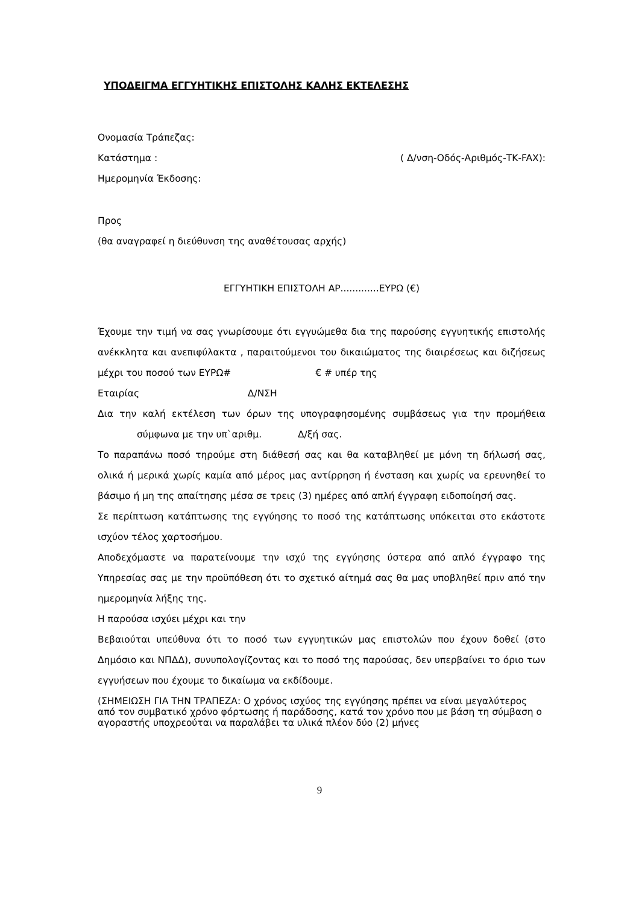ΥΠΟΔΕΙΓΜΑ ΕΓΓΥΗΤΙΚΗΣ ΕΠΙΣΤΟΛΗΣ ΚΑΛΗΣ ΕΚΤΕΛΕΣΗΣ
Ονομασία Τράπεζας:
Κατάστημα : ( Δ/νση-Οδός-Αριθμός-ΤΚ-FAX):
Ημερομηνία Έκδοσης:
Προς
(θα αναγραφεί η διεύθυνση της αναθέτουσας αρχής)
ΕΓΓΥΗΤΙΚΗ ΕΠΙΣΤΟΛΗ ΑΡ.............ΕΥΡΩ (€)
Έχουμε την τιμή να σας γνωρίσουμε ότι εγγυώμεθα δια της παρούσης εγγυητικής επιστολής ανέκκλητα και ανεπιφύλακτα , παραιτούμενοι του δικαιώματος της διαιρέσεως και διζήσεως μέχρι του ποσού των ΕΥΡΩ# € # υπέρ της
Εταιρίας Δ/ΝΣΗ
Δια την καλή εκτέλεση των όρων της υπογραφησομένης συμβάσεως για την προμήθεια σύμφωνα με την υπ`αριθμ. Δ/ξή σας.
Το παραπάνω ποσό τηρούμε στη διάθεσή σας και θα καταβληθεί με μόνη τη δήλωσή σας, ολικά ή μερικά χωρίς καμία από μέρος μας αντίρρηση ή ένσταση και χωρίς να ερευνηθεί το βάσιμο ή μη της απαίτησης μέσα σε τρεις (3) ημέρες από απλή έγγραφη ειδοποίησή σας.
Σε περίπτωση κατάπτωσης της εγγύησης το ποσό της κατάπτωσης υπόκειται στο εκάστοτε ισχύον τέλος χαρτοσήμου.
Αποδεχόμαστε να παρατείνουμε την ισχύ της εγγύησης ύστερα από απλό έγγραφο της Υπηρεσίας σας με την προϋπόθεση ότι το σχετικό αίτημά σας θα μας υποβληθεί πριν από την ημερομηνία λήξης της.
Η παρούσα ισχύει μέχρι και την
Βεβαιούται υπεύθυνα ότι το ποσό των εγγυητικών μας επιστολών που έχουν δοθεί (στο Δημόσιο και ΝΠΔΔ), συνυπολογίζοντας και το ποσό της παρούσας, δεν υπερβαίνει το όριο των εγγυήσεων που έχουμε το δικαίωμα να εκδίδουμε.
(ΣΗΜΕΙΩΣΗ ΓΙΑ ΤΗΝ ΤΡΑΠΕΖΑ: Ο χρόνος ισχύος της εγγύησης πρέπει να είναι μεγαλύτερος από τον συμβατικό χρόνο φόρτωσης ή παράδοσης, κατά τον χρόνο που με βάση τη σύμβαση ο αγοραστής υποχρεούται να παραλάβει τα υλικά πλέον δύο (2) μήνες
9